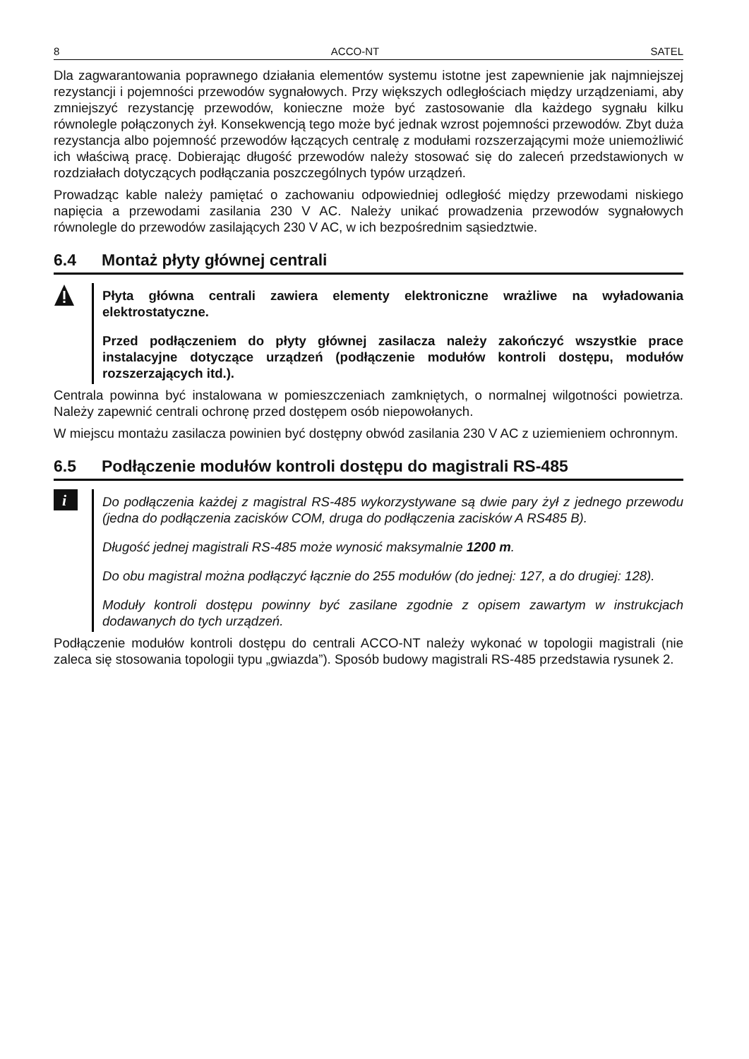8 ACCO-NT SATEL
Dla zagwarantowania poprawnego działania elementów systemu istotne jest zapewnienie jak najmniejszej rezystancji i pojemności przewodów sygnałowych. Przy większych odległościach między urządzeniami, aby zmniejszyć rezystancję przewodów, konieczne może być zastosowanie dla każdego sygnału kilku równolegle połączonych żył. Konsekwencją tego może być jednak wzrost pojemności przewodów. Zbyt duża rezystancja albo pojemność przewodów łączących centralę z modułami rozszerzającymi może uniemożliwić ich właściwą pracę. Dobierając długość przewodów należy stosować się do zaleceń przedstawionych w rozdziałach dotyczących podłączania poszczególnych typów urządzeń.
Prowadząc kable należy pamiętać o zachowaniu odpowiedniej odległość między przewodami niskiego napięcia a przewodami zasilania 230 V AC. Należy unikać prowadzenia przewodów sygnałowych równolegle do przewodów zasilających 230 V AC, w ich bezpośrednim sąsiedztwie.
6.4 Montaż płyty głównej centrali
Płyta główna centrali zawiera elementy elektroniczne wrażliwe na wyładowania elektrostatyczne.
Przed podłączeniem do płyty głównej zasilacza należy zakończyć wszystkie prace instalacyjne dotyczące urządzeń (podłączenie modułów kontroli dostępu, modułów rozszerzających itd.).
Centrala powinna być instalowana w pomieszczeniach zamkniętych, o normalnej wilgotności powietrza. Należy zapewnić centrali ochronę przed dostępem osób niepowołanych.
W miejscu montażu zasilacza powinien być dostępny obwód zasilania 230 V AC z uziemieniem ochronnym.
6.5 Podłączenie modułów kontroli dostępu do magistrali RS-485
i
Do podłączenia każdej z magistral RS-485 wykorzystywane są dwie pary żył z jednego przewodu (jedna do podłączenia zacisków COM, druga do podłączenia zacisków A RS485 B).
Długość jednej magistrali RS-485 może wynosić maksymalnie 1200 m.
Do obu magistral można podłączyć łącznie do 255 modułów (do jednej: 127, a do drugiej: 128).
Moduły kontroli dostępu powinny być zasilane zgodnie z opisem zawartym w instrukcjach dodawanych do tych urządzeń.
Podłączenie modułów kontroli dostępu do centrali ACCO-NT należy wykonać w topologii magistrali (nie zaleca się stosowania topologii typu „gwiazda”). Sposób budowy magistrali RS-485 przedstawia rysunek 2.